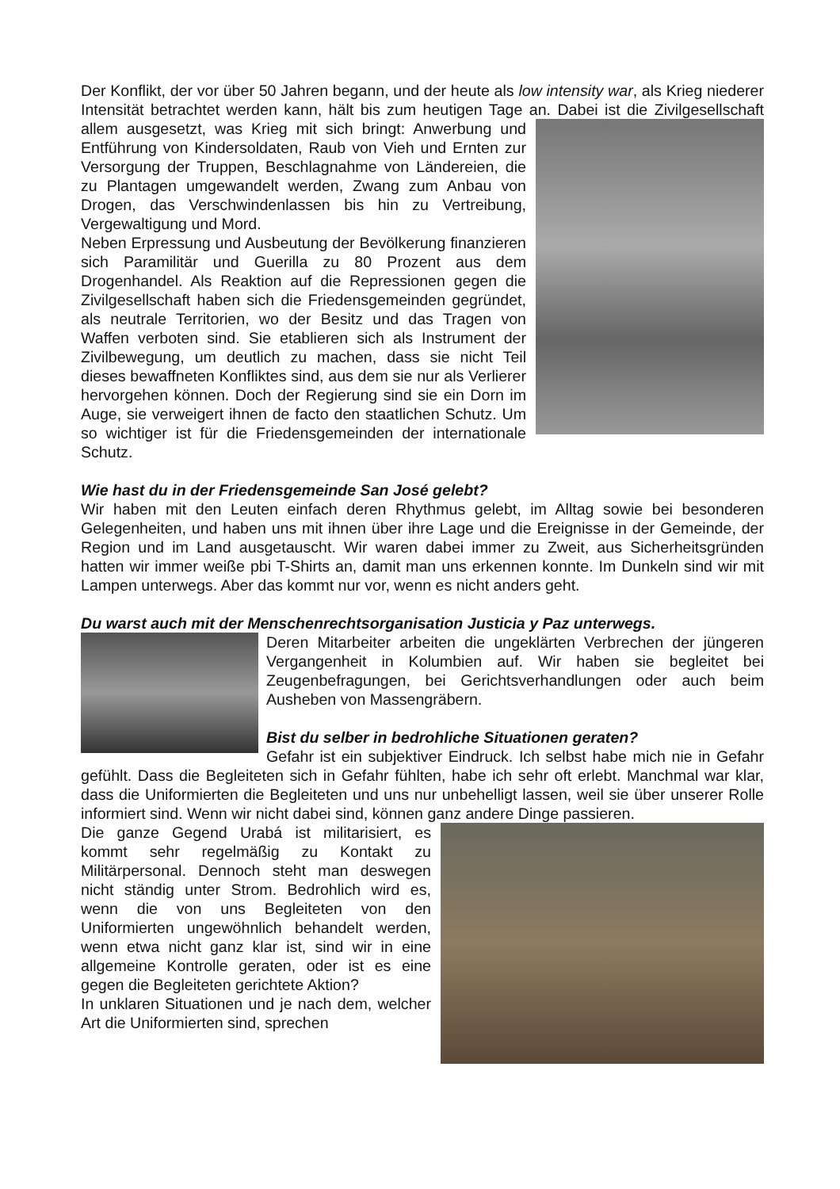Der Konflikt, der vor über 50 Jahren begann, und der heute als low intensity war, als Krieg niederer Intensität betrachtet werden kann, hält bis zum heutigen Tage an. Dabei ist die Zivilgesellschaft allem ausgesetzt, was Krieg mit sich bringt: Anwerbung und Entführung von Kindersoldaten, Raub von Vieh und Ernten zur Versorgung der Truppen, Beschlagnahme von Ländereien, die zu Plantagen umgewandelt werden, Zwang zum Anbau von Drogen, das Verschwindenlassen bis hin zu Vertreibung, Vergewaltigung und Mord.
Neben Erpressung und Ausbeutung der Bevölkerung finanzieren sich Paramilitär und Guerilla zu 80 Prozent aus dem Drogenhandel. Als Reaktion auf die Repressionen gegen die Zivilgesellschaft haben sich die Friedensgemeinden gegründet, als neutrale Territorien, wo der Besitz und das Tragen von Waffen verboten sind. Sie etablieren sich als Instrument der Zivilbewegung, um deutlich zu machen, dass sie nicht Teil dieses bewaffneten Konfliktes sind, aus dem sie nur als Verlierer hervorgehen können. Doch der Regierung sind sie ein Dorn im Auge, sie verweigert ihnen de facto den staatlichen Schutz. Um so wichtiger ist für die Friedensgemeinden der internationale Schutz.
Wie hast du in der Friedensgemeinde San José gelebt?
Wir haben mit den Leuten einfach deren Rhythmus gelebt, im Alltag sowie bei besonderen Gelegenheiten, und haben uns mit ihnen über ihre Lage und die Ereignisse in der Gemeinde, der Region und im Land ausgetauscht. Wir waren dabei immer zu Zweit, aus Sicherheitsgründen hatten wir immer weiße pbi T-Shirts an, damit man uns erkennen konnte. Im Dunkeln sind wir mit Lampen unterwegs. Aber das kommt nur vor, wenn es nicht anders geht.
Du warst auch mit der Menschenrechtsorganisation Justicia y Paz unterwegs.
Deren Mitarbeiter arbeiten die ungeklärten Verbrechen der jüngeren Vergangenheit in Kolumbien auf. Wir haben sie begleitet bei Zeugenbefragungen, bei Gerichtsverhandlungen oder auch beim Ausheben von Massengräbern.
Bist du selber in bedrohliche Situationen geraten?
Gefahr ist ein subjektiver Eindruck. Ich selbst habe mich nie in Gefahr gefühlt. Dass die Begleiteten sich in Gefahr fühlten, habe ich sehr oft erlebt. Manchmal war klar, dass die Uniformierten die Begleiteten und uns nur unbehelligt lassen, weil sie über unserer Rolle informiert sind. Wenn wir nicht dabei sind, können ganz andere Dinge passieren.
Die ganze Gegend Urabá ist militarisiert, es kommt sehr regelmäßig zu Kontakt zu Militärpersonal. Dennoch steht man deswegen nicht ständig unter Strom. Bedrohlich wird es, wenn die von uns Begleiteten von den Uniformierten ungewöhnlich behandelt werden, wenn etwa nicht ganz klar ist, sind wir in eine allgemeine Kontrolle geraten, oder ist es eine gegen die Begleiteten gerichtete Aktion?
In unklaren Situationen und je nach dem, welcher Art die Uniformierten sind, sprechen